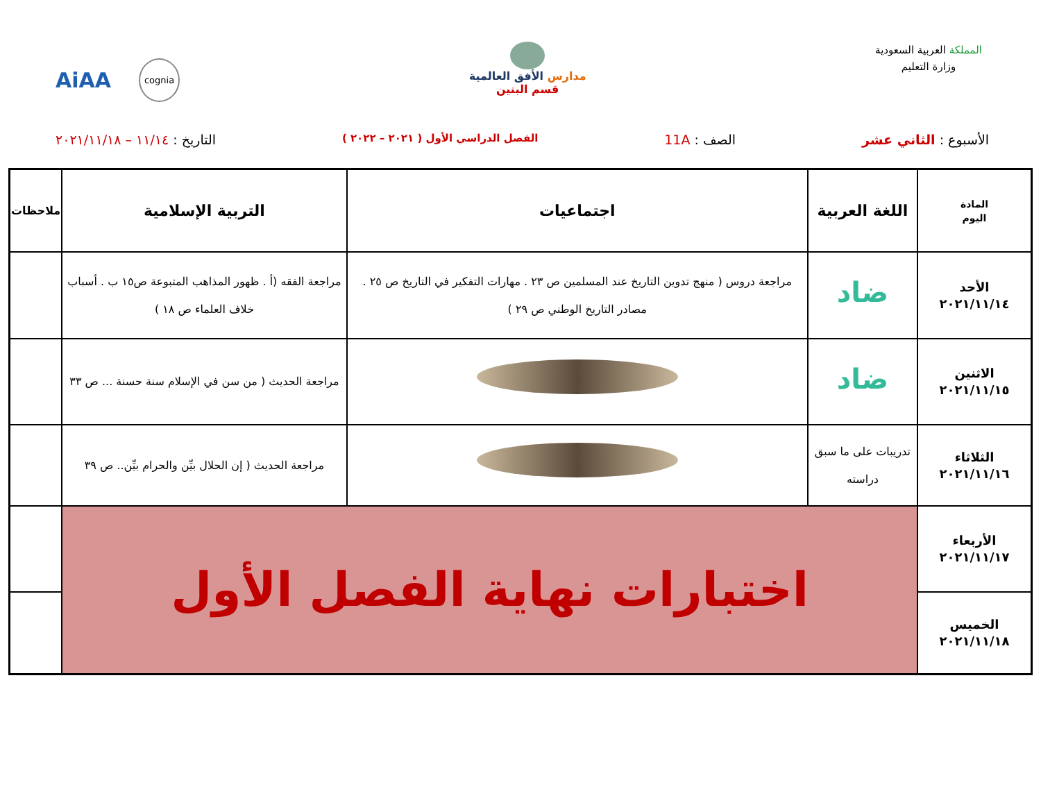المملكة العربية السعودية
وزارة التعليم
مدارس الأفق العالمية
قسم البنين
AiAA cognia
الأسبوع : الثاني عشر الصف : 11A الفصل الدراسي الأول ( ٢٠٢١ – ٢٠٢٢ ) التاريخ : ١١/١٤ – ٢٠٢١/١١/١٨
| المادة اليوم | اللغة العربية | اجتماعيات | التربية الإسلامية | ملاحظات |
| --- | --- | --- | --- | --- |
| الأحد ٢٠٢١/١١/١٤ | ضاد | مراجعة دروس ( منهج تدوين التاريخ عند المسلمين ص ٢٣ . مهارات التفكير في التاريخ ص ٢٥ . مصادر التاريخ الوطني ص ٢٩ ) | مراجعة الفقه (أ . ظهور المذاهب المتبوعة ص١٥ ب . أسباب خلاف العلماء ص ١٨ ) | |
| الاثنين ٢٠٢١/١١/١٥ | ضاد | | مراجعة الحديث ( من سن في الإسلام سنة حسنة ... ص ٣٣ | |
| الثلاثاء ٢٠٢١/١١/١٦ | تدريبات على ما سبق دراسته | | مراجعة الحديث ( إن الحلال بيِّن والحرام بيِّن.. ص ٣٩ | |
| الأربعاء ٢٠٢١/١١/١٧ | اختبارات نهاية الفصل الأول | | | |
| الخميس ٢٠٢١/١١/١٨ | | | | |